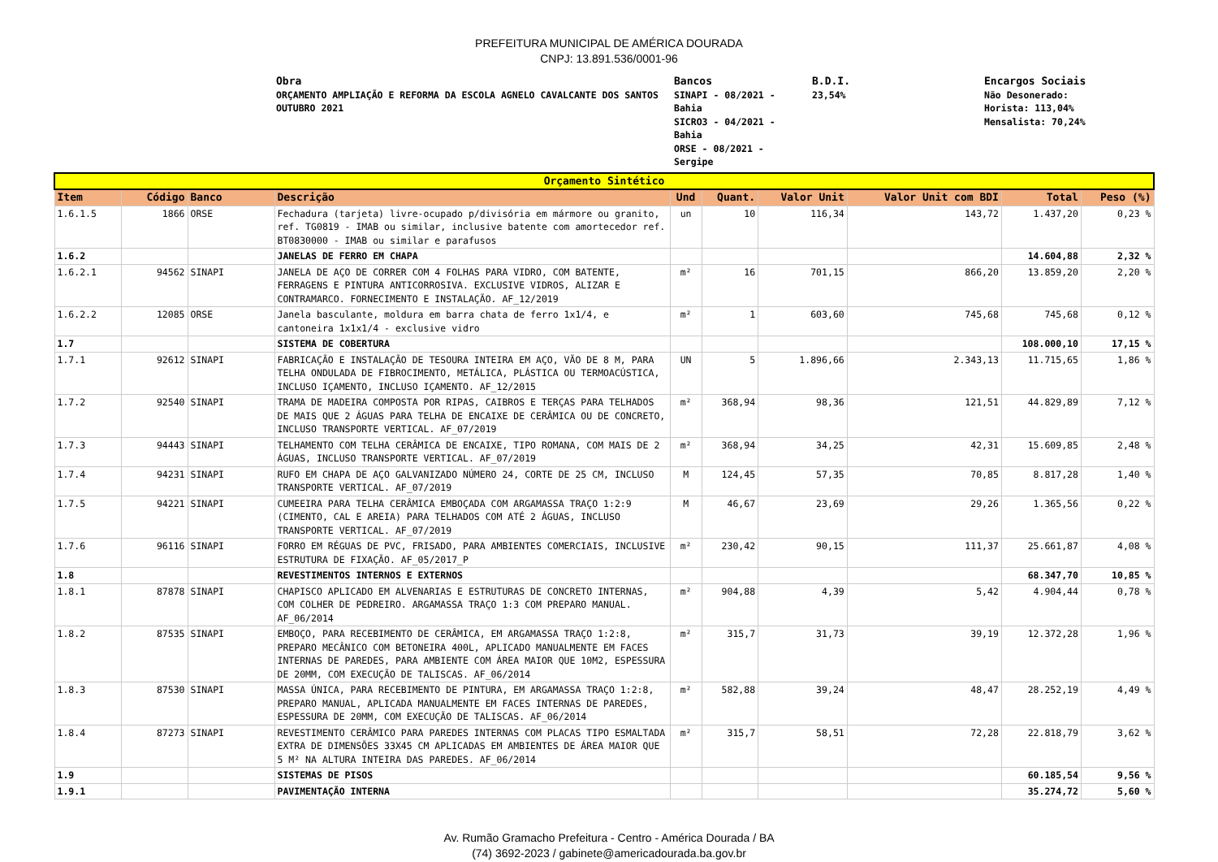PREFEITURA MUNICIPAL DE AMÉRICA DOURADA
CNPJ: 13.891.536/0001-96
Obra ORÇAMENTO AMPLIAÇÃO E REFORMA DA ESCOLA AGNELO CAVALCANTE DOS SANTOS OUTUBRO 2021
Bancos SINAPI - 08/2021 - Bahia SICRO3 - 04/2021 - Bahia ORSE - 08/2021 - Sergipe
B.D.I. 23,54%
Encargos Sociais Não Desonerado: Horista: 113,04% Mensalista: 70,24%
| Orçamento Sintético | | | | | | | | | |
| Item | Código | Banco | Descrição | Und | Quant. | Valor Unit | Valor Unit com BDI | Total | Peso (%) |
| 1.6.1.5 | 1866 | ORSE | Fechadura (tarjeta) livre-ocupado p/divisória em mármore ou granito, ref. TG0819 - IMAB ou similar, inclusive batente com amortecedor ref. BT0830000 - IMAB ou similar e parafusos | un | 10 | 116,34 | 143,72 | 1.437,20 | 0,23 % |
| 1.6.2 | | | JANELAS DE FERRO EM CHAPA | | | | | 14.604,88 | 2,32 % |
| 1.6.2.1 | 94562 | SINAPI | JANELA DE AÇO DE CORRER COM 4 FOLHAS PARA VIDRO, COM BATENTE, FERRAGENS E PINTURA ANTICORROSIVA. EXCLUSIVE VIDROS, ALIZAR E CONTRAMARCO. FORNECIMENTO E INSTALAÇÃO. AF_12/2019 | m² | 16 | 701,15 | 866,20 | 13.859,20 | 2,20 % |
| 1.6.2.2 | 12085 | ORSE | Janela basculante, moldura em barra chata de ferro 1x1/4, e cantoneira 1x1x1/4 - exclusive vidro | m² | 1 | 603,60 | 745,68 | 745,68 | 0,12 % |
| 1.7 | | | SISTEMA DE COBERTURA | | | | | 108.000,10 | 17,15 % |
| 1.7.1 | 92612 | SINAPI | FABRICAÇÃO E INSTALAÇÃO DE TESOURA INTEIRA EM AÇO, VÃO DE 8 M, PARA TELHA ONDULADA DE FIBROCIMENTO, METÁLICA, PLÁSTICA OU TERMOACÚSTICA, INCLUSO IÇAMENTO, INCLUSO IÇAMENTO. AF_12/2015 | UN | 5 | 1.896,66 | 2.343,13 | 11.715,65 | 1,86 % |
| 1.7.2 | 92540 | SINAPI | TRAMA DE MADEIRA COMPOSTA POR RIPAS, CAIBROS E TERÇAS PARA TELHADOS DE MAIS QUE 2 ÁGUAS PARA TELHA DE ENCAIXE DE CERÂMICA OU DE CONCRETO, INCLUSO TRANSPORTE VERTICAL. AF_07/2019 | m² | 368,94 | 98,36 | 121,51 | 44.829,89 | 7,12 % |
| 1.7.3 | 94443 | SINAPI | TELHAMENTO COM TELHA CERÂMICA DE ENCAIXE, TIPO ROMANA, COM MAIS DE 2 ÁGUAS, INCLUSO TRANSPORTE VERTICAL. AF_07/2019 | m² | 368,94 | 34,25 | 42,31 | 15.609,85 | 2,48 % |
| 1.7.4 | 94231 | SINAPI | RUFO EM CHAPA DE AÇO GALVANIZADO NÚMERO 24, CORTE DE 25 CM, INCLUSO TRANSPORTE VERTICAL. AF_07/2019 | M | 124,45 | 57,35 | 70,85 | 8.817,28 | 1,40 % |
| 1.7.5 | 94221 | SINAPI | CUMEEIRA PARA TELHA CERÂMICA EMBOÇADA COM ARGAMASSA TRAÇO 1:2:9 (CIMENTO, CAL E AREIA) PARA TELHADOS COM ATÉ 2 ÁGUAS, INCLUSO TRANSPORTE VERTICAL. AF_07/2019 | M | 46,67 | 23,69 | 29,26 | 1.365,56 | 0,22 % |
| 1.7.6 | 96116 | SINAPI | FORRO EM RÉGUAS DE PVC, FRISADO, PARA AMBIENTES COMERCIAIS, INCLUSIVE ESTRUTURA DE FIXAÇÃO. AF_05/2017_P | m² | 230,42 | 90,15 | 111,37 | 25.661,87 | 4,08 % |
| 1.8 | | | REVESTIMENTOS INTERNOS E EXTERNOS | | | | | 68.347,70 | 10,85 % |
| 1.8.1 | 87878 | SINAPI | CHAPISCO APLICADO EM ALVENARIAS E ESTRUTURAS DE CONCRETO INTERNAS, COM COLHER DE PEDREIRO. ARGAMASSA TRAÇO 1:3 COM PREPARO MANUAL. AF_06/2014 | m² | 904,88 | 4,39 | 5,42 | 4.904,44 | 0,78 % |
| 1.8.2 | 87535 | SINAPI | EMBOÇO, PARA RECEBIMENTO DE CERÂMICA, EM ARGAMASSA TRAÇO 1:2:8, PREPARO MECÂNICO COM BETONEIRA 400L, APLICADO MANUALMENTE EM FACES INTERNAS DE PAREDES, PARA AMBIENTE COM ÁREA MAIOR QUE 10M2, ESPESSURA DE 20MM, COM EXECUÇÃO DE TALISCAS. AF_06/2014 | m² | 315,7 | 31,73 | 39,19 | 12.372,28 | 1,96 % |
| 1.8.3 | 87530 | SINAPI | MASSA ÚNICA, PARA RECEBIMENTO DE PINTURA, EM ARGAMASSA TRAÇO 1:2:8, PREPARO MANUAL, APLICADA MANUALMENTE EM FACES INTERNAS DE PAREDES, ESPESSURA DE 20MM, COM EXECUÇÃO DE TALISCAS. AF_06/2014 | m² | 582,88 | 39,24 | 48,47 | 28.252,19 | 4,49 % |
| 1.8.4 | 87273 | SINAPI | REVESTIMENTO CERÂMICO PARA PAREDES INTERNAS COM PLACAS TIPO ESMALTADA EXTRA DE DIMENSÕES 33X45 CM APLICADAS EM AMBIENTES DE ÁREA MAIOR QUE 5 M² NA ALTURA INTEIRA DAS PAREDES. AF_06/2014 | m² | 315,7 | 58,51 | 72,28 | 22.818,79 | 3,62 % |
| 1.9 | | | SISTEMAS DE PISOS | | | | | 60.185,54 | 9,56 % |
| 1.9.1 | | | PAVIMENTAÇÃO INTERNA | | | | | 35.274,72 | 5,60 % |
Av. Rumão Gramacho Prefeitura - Centro - América Dourada / BA
(74) 3692-2023 / gabinete@americadourada.ba.gov.br